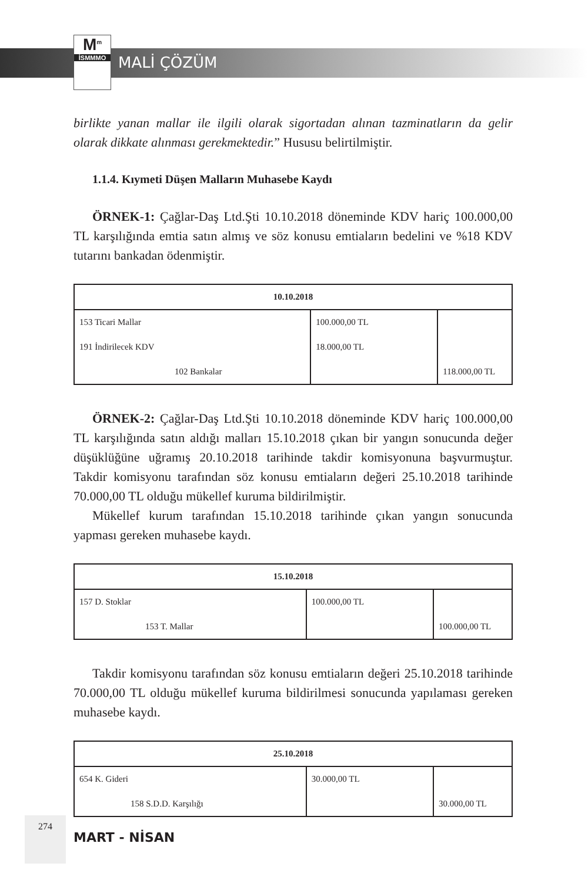M<sup>m</sup>
İSMMMO
MALİ ÇÖZÜM
birlikte yanan mallar ile ilgili olarak sigortadan alınan tazminatların da gelir olarak dikkate alınması gerekmektedir.” Hususu belirtilmiştir.
1.1.4. Kıymeti Düşen Malların Muhasebe Kaydı
ÖRNEK-1: Çağlar-Daş Ltd.Şti 10.10.2018 döneminde KDV hariç 100.000,00 TL karşılığında emtia satın almış ve söz konusu emtiaların bedelini ve %18 KDV tutarını bankadan ödenmiştir.
| 10.10.2018 | | |
| --- | --- | --- |
| 153 Ticari Mallar | 100.000,00 TL | |
| 191 İndirilecek KDV | 18.000,00 TL | |
| 102 Bankalar | | 118.000,00 TL |
ÖRNEK-2: Çağlar-Daş Ltd.Şti 10.10.2018 döneminde KDV hariç 100.000,00 TL karşılığında satın aldığı malları 15.10.2018 çıkan bir yangın sonucunda değer düşüklüğüne uğramış 20.10.2018 tarihinde takdir komisyonuna başvurmuştur. Takdir komisyonu tarafından söz konusu emtiaların değeri 25.10.2018 tarihinde 70.000,00 TL olduğu mükellef kuruma bildirilmiştir.
Mükellef kurum tarafından 15.10.2018 tarihinde çıkan yangın sonucunda yapması gereken muhasebe kaydı.
| 15.10.2018 | | |
| --- | --- | --- |
| 157 D. Stoklar | 100.000,00 TL | |
| 153 T. Mallar | | 100.000,00 TL |
Takdir komisyonu tarafından söz konusu emtiaların değeri 25.10.2018 tarihinde 70.000,00 TL olduğu mükellef kuruma bildirilmesi sonucunda yapılaması gereken muhasebe kaydı.
| 25.10.2018 | | |
| --- | --- | --- |
| 654 K. Gideri | 30.000,00 TL | |
| 158 S.D.D. Karşılığı | | 30.000,00 TL |
274
MART - NİSAN